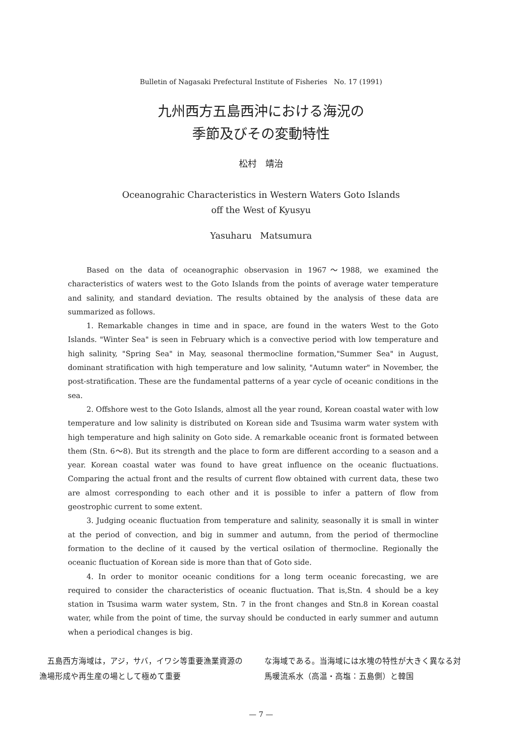Bulletin of Nagasaki Prefectural Institute of Fisheries No. 17 (1991)
九州西方五島西沖における海況の
季節及びその変動特性
松村　靖治
Oceanograhic Characteristics in Western Waters Goto Islands
off the West of Kyusyu
Yasuharu Matsumura
Based on the data of oceanographic observasion in 1967～1988, we examined the characteristics of waters west to the Goto Islands from the points of average water temperature and salinity, and standard deviation. The results obtained by the analysis of these data are summarized as follows.
1. Remarkable changes in time and in space, are found in the waters West to the Goto Islands. "Winter Sea" is seen in February which is a convective period with low temperature and high salinity, "Spring Sea" in May, seasonal thermocline formation,"Summer Sea" in August, dominant stratification with high temperature and low salinity, "Autumn water" in November, the post-stratification. These are the fundamental patterns of a year cycle of oceanic conditions in the sea.
2. Offshore west to the Goto Islands, almost all the year round, Korean coastal water with low temperature and low salinity is distributed on Korean side and Tsusima warm water system with high temperature and high salinity on Goto side. A remarkable oceanic front is formated between them (Stn. 6～8). But its strength and the place to form are different according to a season and a year. Korean coastal water was found to have great influence on the oceanic fluctuations. Comparing the actual front and the results of current flow obtained with current data, these two are almost corresponding to each other and it is possible to infer a pattern of flow from geostrophic current to some extent.
3. Judging oceanic fluctuation from temperature and salinity, seasonally it is small in winter at the period of convection, and big in summer and autumn, from the period of thermocline formation to the decline of it caused by the vertical osilation of thermocline. Regionally the oceanic fluctuation of Korean side is more than that of Goto side.
4. In order to monitor oceanic conditions for a long term oceanic forecasting, we are required to consider the characteristics of oceanic fluctuation. That is,Stn. 4 should be a key station in Tsusima warm water system, Stn. 7 in the front changes and Stn.8 in Korean coastal water, while from the point of time, the survay should be conducted in early summer and autumn when a periodical changes is big.
　五島西方海域は，アジ，サバ，イワシ等重要漁業資源の漁場形成や再生産の場として極めて重要
な海域である。当海域には水塊の特性が大きく異なる対馬暖流系水（高温・高塩：五島側）と韓国
— 7 —